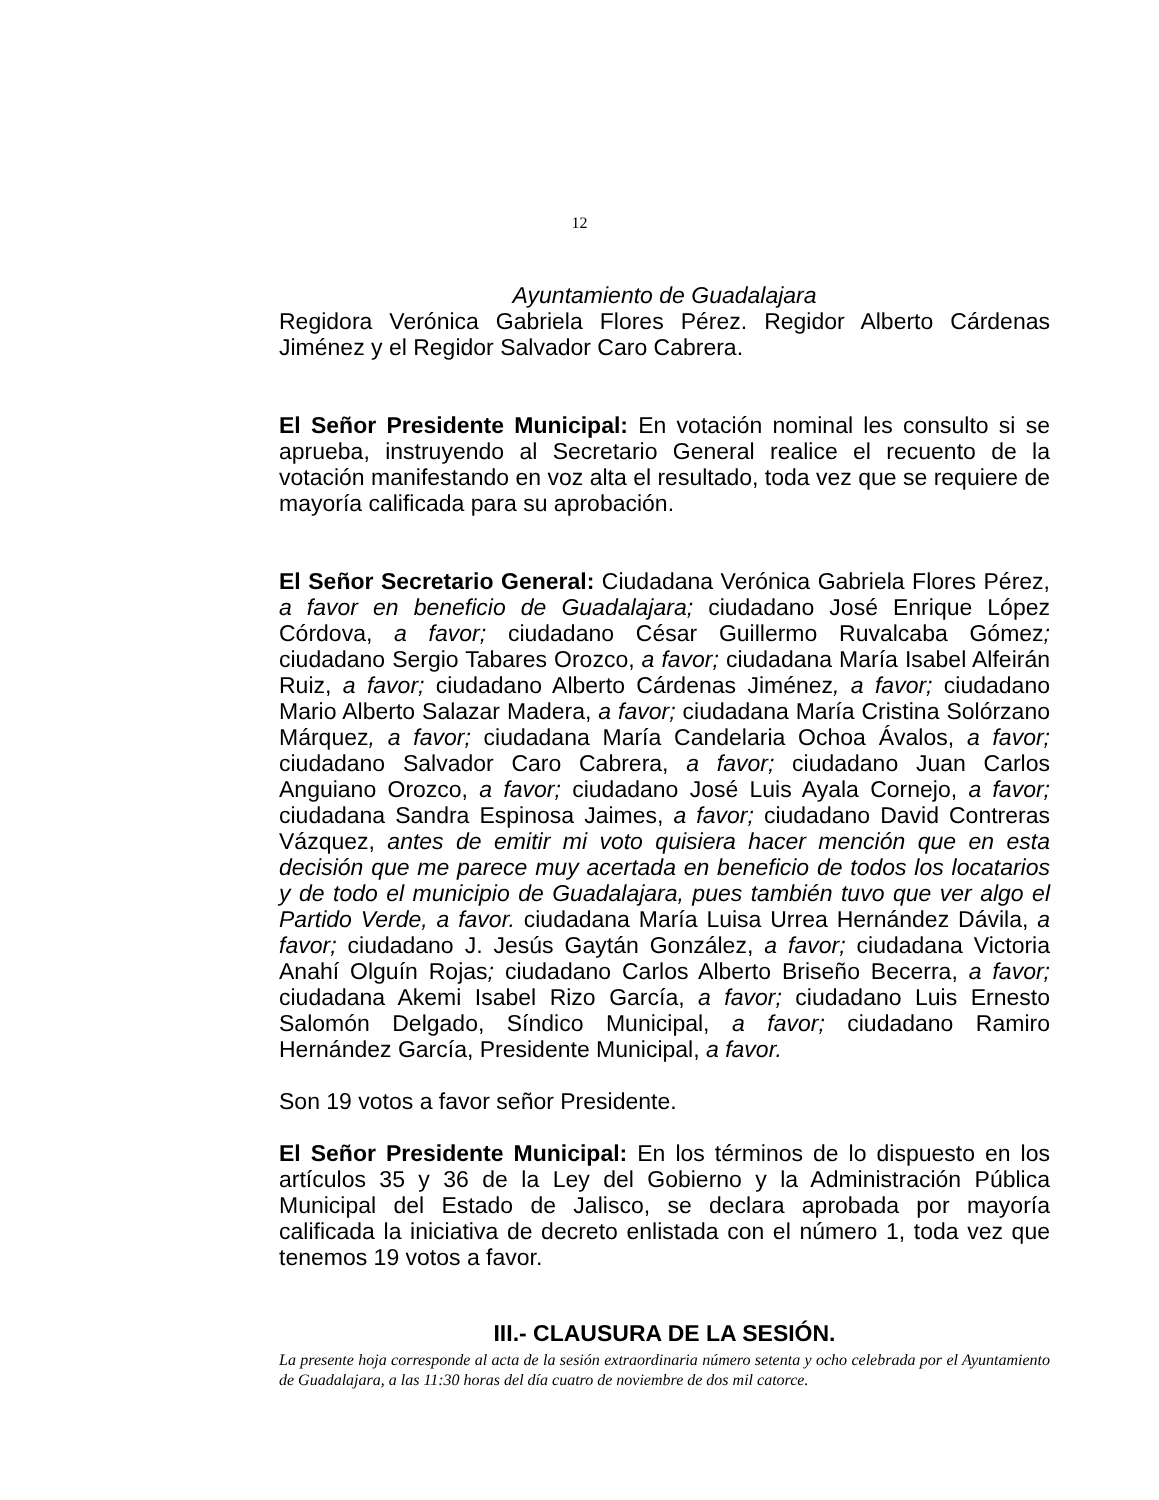12
Ayuntamiento de Guadalajara
Regidora Verónica Gabriela Flores Pérez. Regidor Alberto Cárdenas Jiménez y el Regidor Salvador Caro Cabrera.
El Señor Presidente Municipal: En votación nominal les consulto si se aprueba, instruyendo al Secretario General realice el recuento de la votación manifestando en voz alta el resultado, toda vez que se requiere de mayoría calificada para su aprobación.
El Señor Secretario General: Ciudadana Verónica Gabriela Flores Pérez, a favor en beneficio de Guadalajara; ciudadano José Enrique López Córdova, a favor; ciudadano César Guillermo Ruvalcaba Gómez; ciudadano Sergio Tabares Orozco, a favor; ciudadana María Isabel Alfeirán Ruiz, a favor; ciudadano Alberto Cárdenas Jiménez, a favor; ciudadano Mario Alberto Salazar Madera, a favor; ciudadana María Cristina Solórzano Márquez, a favor; ciudadana María Candelaria Ochoa Ávalos, a favor; ciudadano Salvador Caro Cabrera, a favor; ciudadano Juan Carlos Anguiano Orozco, a favor; ciudadano José Luis Ayala Cornejo, a favor; ciudadana Sandra Espinosa Jaimes, a favor; ciudadano David Contreras Vázquez, antes de emitir mi voto quisiera hacer mención que en esta decisión que me parece muy acertada en beneficio de todos los locatarios y de todo el municipio de Guadalajara, pues también tuvo que ver algo el Partido Verde, a favor. ciudadana María Luisa Urrea Hernández Dávila, a favor; ciudadano J. Jesús Gaytán González, a favor; ciudadana Victoria Anahí Olguín Rojas; ciudadano Carlos Alberto Briseño Becerra, a favor; ciudadana Akemi Isabel Rizo García, a favor; ciudadano Luis Ernesto Salomón Delgado, Síndico Municipal, a favor; ciudadano Ramiro Hernández García, Presidente Municipal, a favor.
Son 19 votos a favor señor Presidente.
El Señor Presidente Municipal: En los términos de lo dispuesto en los artículos 35 y 36 de la Ley del Gobierno y la Administración Pública Municipal del Estado de Jalisco, se declara aprobada por mayoría calificada la iniciativa de decreto enlistada con el número 1, toda vez que tenemos 19 votos a favor.
III.- CLAUSURA DE LA SESIÓN.
La presente hoja corresponde al acta de la sesión extraordinaria número setenta y ocho celebrada por el Ayuntamiento de Guadalajara, a las 11:30 horas del día cuatro de noviembre de dos mil catorce.